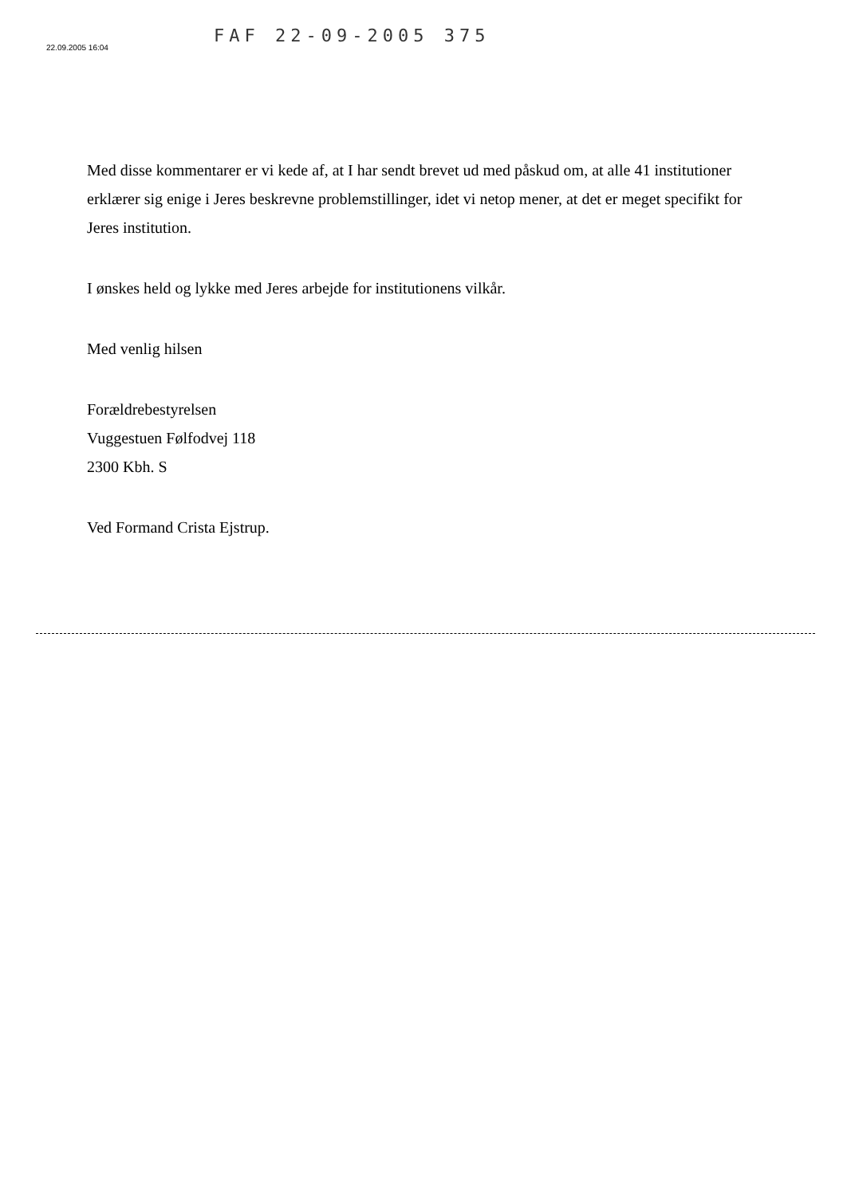22.09.2005 16:04
FAF 22-09-2005 375
Med disse kommentarer er vi kede af, at I har sendt brevet ud med påskud om, at alle 41 institutioner erklærer sig enige i Jeres beskrevne problemstillinger, idet vi netop mener, at det er meget specifikt for Jeres institution.
I ønskes held og lykke med Jeres arbejde for institutionens vilkår.
Med venlig hilsen
Forældrebestyrelsen
Vuggestuen Følfodvej 118
2300 Kbh. S
Ved Formand Crista Ejstrup.